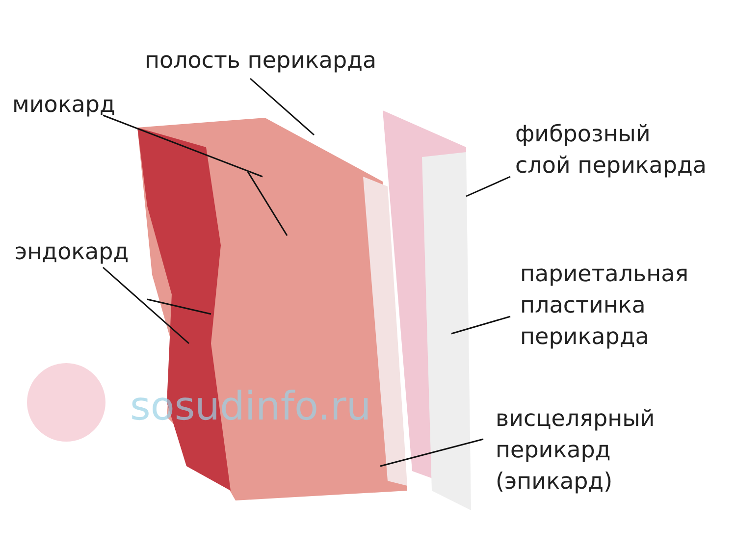sosudinfo.ru
полость перикарда
миокард
эндокард
фиброзный
слой перикарда
париетальная
пластинка
перикарда
висцелярный
перикард
(эпикард)